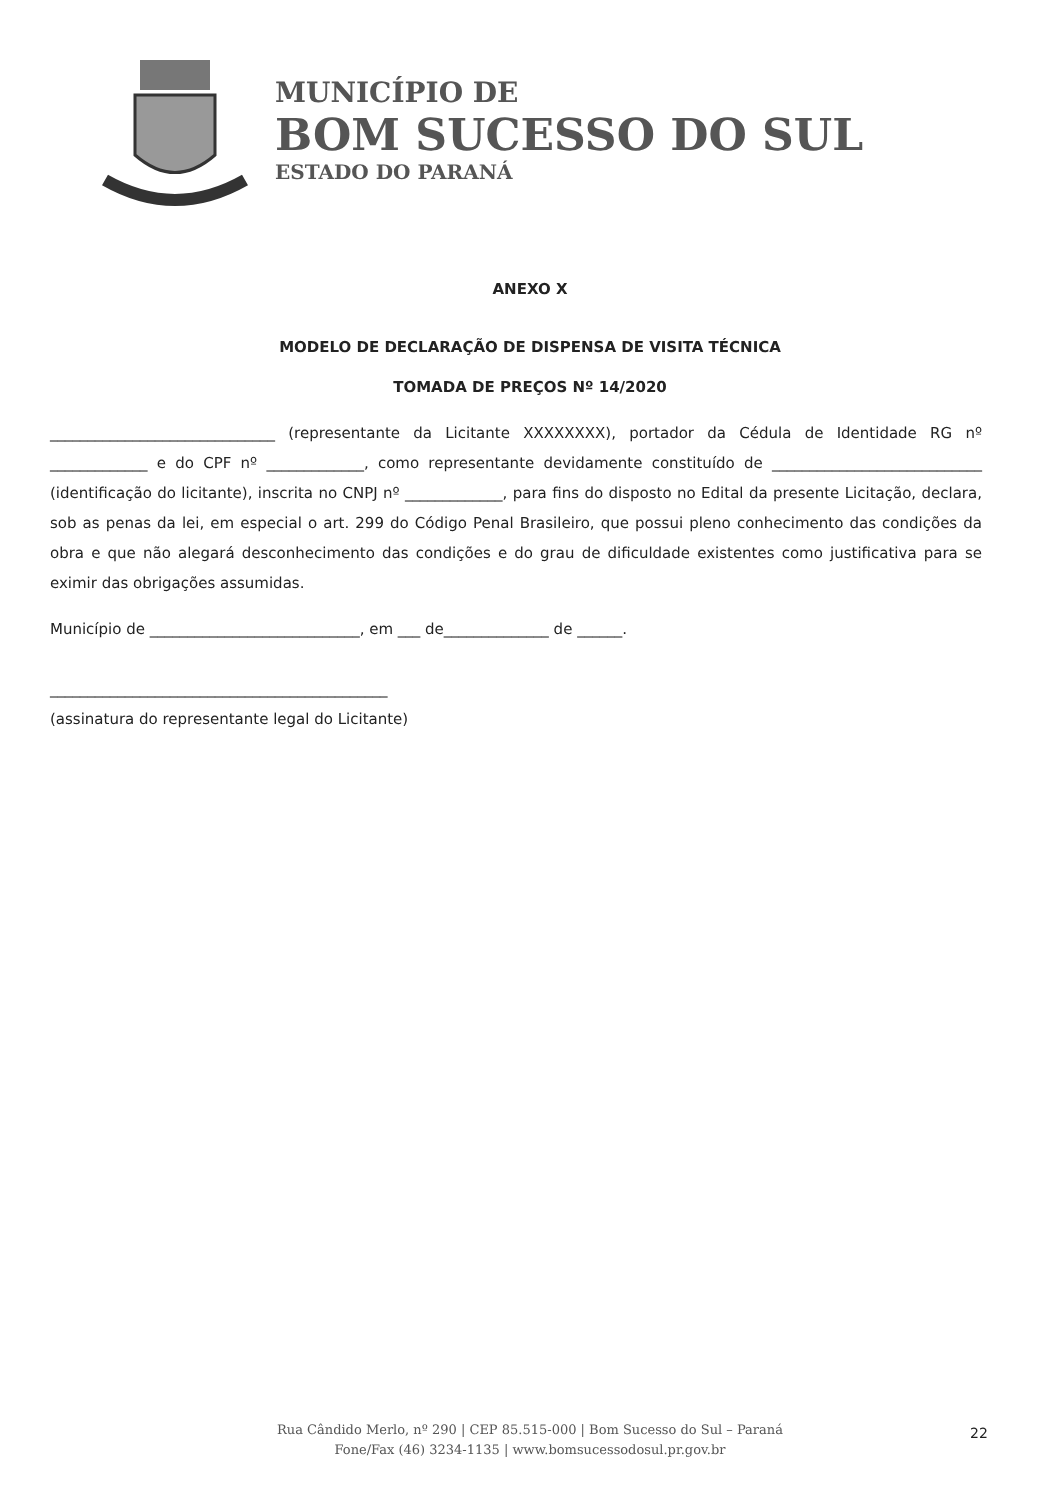MUNICÍPIO DE
BOM SUCESSO DO SUL
ESTADO DO PARANÁ
ANEXO X
MODELO DE DECLARAÇÃO DE DISPENSA DE VISITA TÉCNICA
TOMADA DE PREÇOS Nº 14/2020
______________________________ (representante da Licitante XXXXXXXX), portador da Cédula de Identidade RG nº _____________ e do CPF nº _____________, como representante devidamente constituído de ____________________________ (identificação do licitante), inscrita no CNPJ nº _____________, para fins do disposto no Edital da presente Licitação, declara, sob as penas da lei, em especial o art. 299 do Código Penal Brasileiro, que possui pleno conhecimento das condições da obra e que não alegará desconhecimento das condições e do grau de dificuldade existentes como justificativa para se eximir das obrigações assumidas.
Município de ____________________________, em ___ de______________ de ______.
_____________________________________________
(assinatura do representante legal do Licitante)
22
Rua Cândido Merlo, nº 290 | CEP 85.515-000 | Bom Sucesso do Sul – Paraná
Fone/Fax (46) 3234-1135 | www.bomsucessodosul.pr.gov.br